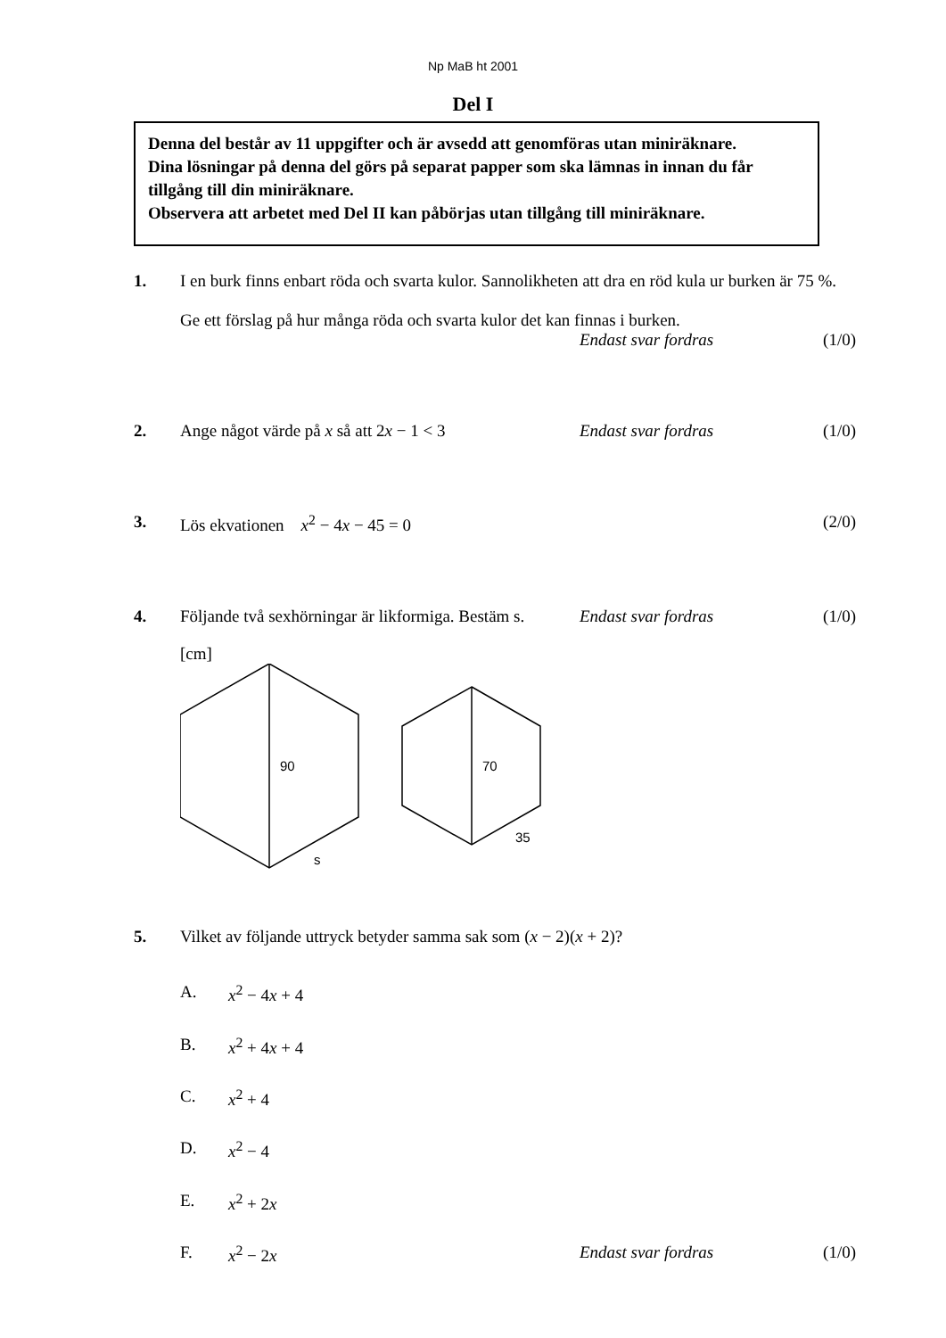Np MaB ht 2001
Del I
Denna del består av 11 uppgifter och är avsedd att genomföras utan miniräknare.
Dina lösningar på denna del görs på separat papper som ska lämnas in innan du får tillgång till din miniräknare.
Observera att arbetet med Del II kan påbörjas utan tillgång till miniräknare.
1. I en burk finns enbart röda och svarta kulor. Sannolikheten att dra en röd kula ur burken är 75 %.
Ge ett förslag på hur många röda och svarta kulor det kan finnas i burken.
Endast svar fordras (1/0)
2. Ange något värde på x så att 2x − 1 < 3 Endast svar fordras (1/0)
3. Lös ekvationen x<sup>2</sup> − 4x − 45 = 0 (2/0)
4. Följande två sexhörningar är likformiga. Bestäm s. Endast svar fordras (1/0)
[cm]
90
s
70
35
5. Vilket av följande uttryck betyder samma sak som (x − 2)(x + 2)?
A. x<sup>2</sup> − 4x + 4
B. x<sup>2</sup> + 4x + 4
C. x<sup>2</sup> + 4
D. x<sup>2</sup> − 4
E. x<sup>2</sup> + 2x
F. x<sup>2</sup> − 2x Endast svar fordras (1/0)